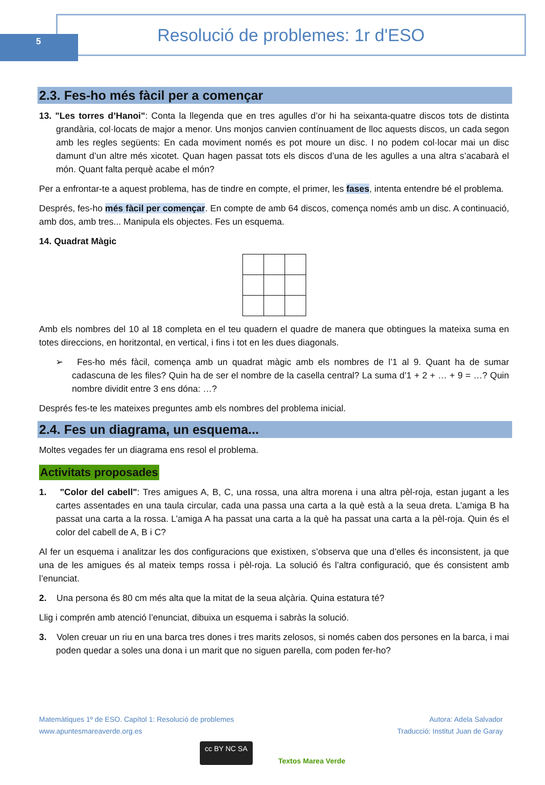5
Resolució de problemes: 1r d'ESO
2.3. Fes-ho més fàcil per a començar
13. "Les torres d’Hanoi": Conta la llegenda que en tres agulles d’or hi ha seixanta-quatre discos tots de distinta grandària, col·locats de major a menor. Uns monjos canvien contínuament de lloc aquests discos, un cada segon amb les regles següents: En cada moviment només es pot moure un disc. I no podem col·locar mai un disc damunt d’un altre més xicotet. Quan hagen passat tots els discos d’una de les agulles a una altra s’acabarà el món. Quant falta perquè acabe el món?
Per a enfrontar-te a aquest problema, has de tindre en compte, el primer, les fases, intenta entendre bé el problema.
Després, fes-ho més fàcil per començar. En compte de amb 64 discos, comença només amb un disc. A continuació, amb dos, amb tres... Manipula els objectes. Fes un esquema.
14. Quadrat Màgic
Amb els nombres del 10 al 18 completa en el teu quadern el quadre de manera que obtingues la mateixa suma en totes direccions, en horitzontal, en vertical, i fins i tot en les dues diagonals.
➢ Fes-ho més fàcil, comença amb un quadrat màgic amb els nombres de l’1 al 9. Quant ha de sumar cadascuna de les files? Quin ha de ser el nombre de la casella central? La suma d’1 + 2 + … + 9 = …? Quin nombre dividit entre 3 ens dóna: …?
Després fes-te les mateixes preguntes amb els nombres del problema inicial.
2.4. Fes un diagrama, un esquema...
Moltes vegades fer un diagrama ens resol el problema.
Activitats proposades
1. "Color del cabell": Tres amigues A, B, C, una rossa, una altra morena i una altra pèl-roja, estan jugant a les cartes assentades en una taula circular, cada una passa una carta a la què està a la seua dreta. L’amiga B ha passat una carta a la rossa. L’amiga A ha passat una carta a la què ha passat una carta a la pèl-roja. Quin és el color del cabell de A, B i C?
Al fer un esquema i analitzar les dos configuracions que existixen, s’observa que una d’elles és inconsistent, ja que una de les amigues és al mateix temps rossa i pèl-roja. La solució és l’altra configuració, que és consistent amb l’enunciat.
2. Una persona és 80 cm més alta que la mitat de la seua alçària. Quina estatura té?
Llig i comprén amb atenció l’enunciat, dibuixa un esquema i sabràs la solució.
3. Volen creuar un riu en una barca tres dones i tres marits zelosos, si només caben dos persones en la barca, i mai poden quedar a soles una dona i un marit que no siguen parella, com poden fer-ho?
Matemàtiques 1º de ESO. Capítol 1: Resolució de problemes
www.apuntesmareaverde.org.es
Autora: Adela Salvador
Traducció: Institut Juan de Garay
cc BY NC SA Textos Marea Verde